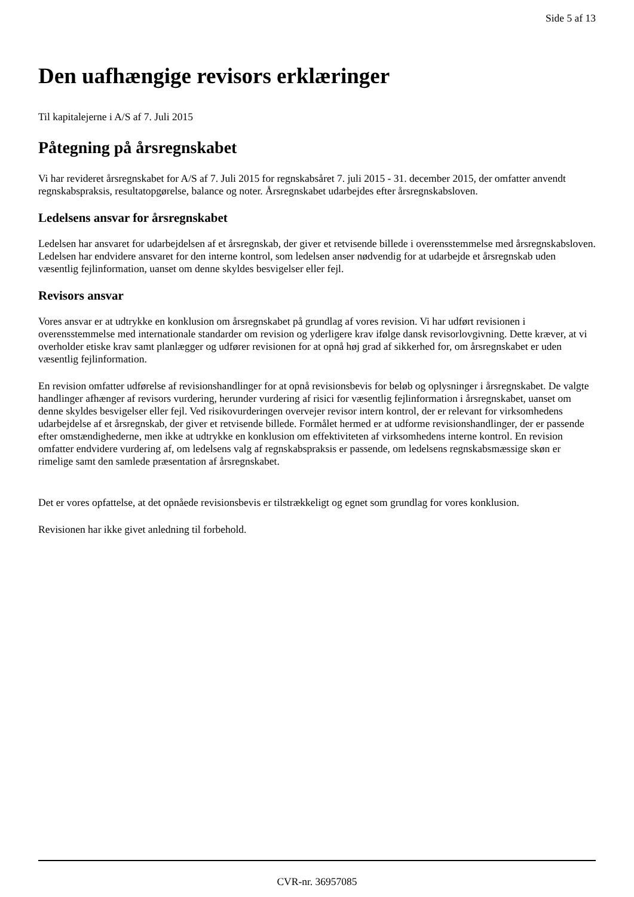Side 5 af 13
Den uafhængige revisors erklæringer
Til kapitalejerne i A/S af 7. Juli 2015
Påtegning på årsregnskabet
Vi har revideret årsregnskabet for A/S af 7. Juli 2015 for regnskabsåret 7. juli 2015 - 31. december 2015, der omfatter anvendt regnskabspraksis, resultatopgørelse, balance og noter. Årsregnskabet udarbejdes efter årsregnskabsloven.
Ledelsens ansvar for årsregnskabet
Ledelsen har ansvaret for udarbejdelsen af et årsregnskab, der giver et retvisende billede i overensstemmelse med årsregnskabsloven. Ledelsen har endvidere ansvaret for den interne kontrol, som ledelsen anser nødvendig for at udarbejde et årsregnskab uden væsentlig fejlinformation, uanset om denne skyldes besvigelser eller fejl.
Revisors ansvar
Vores ansvar er at udtrykke en konklusion om årsregnskabet på grundlag af vores revision. Vi har udført revisionen i overensstemmelse med internationale standarder om revision og yderligere krav ifølge dansk revisorlovgivning. Dette kræver, at vi overholder etiske krav samt planlægger og udfører revisionen for at opnå høj grad af sikkerhed for, om årsregnskabet er uden væsentlig fejlinformation.
En revision omfatter udførelse af revisionshandlinger for at opnå revisionsbevis for beløb og oplysninger i årsregnskabet. De valgte handlinger afhænger af revisors vurdering, herunder vurdering af risici for væsentlig fejlinformation i årsregnskabet, uanset om denne skyldes besvigelser eller fejl. Ved risikovurderingen overvejer revisor intern kontrol, der er relevant for virksomhedens udarbejdelse af et årsregnskab, der giver et retvisende billede. Formålet hermed er at udforme revisionshandlinger, der er passende efter omstændighederne, men ikke at udtrykke en konklusion om effektiviteten af virksomhedens interne kontrol. En revision omfatter endvidere vurdering af, om ledelsens valg af regnskabspraksis er passende, om ledelsens regnskabsmæssige skøn er rimelige samt den samlede præsentation af årsregnskabet.
Det er vores opfattelse, at det opnåede revisionsbevis er tilstrækkeligt og egnet som grundlag for vores konklusion.
Revisionen har ikke givet anledning til forbehold.
CVR-nr. 36957085